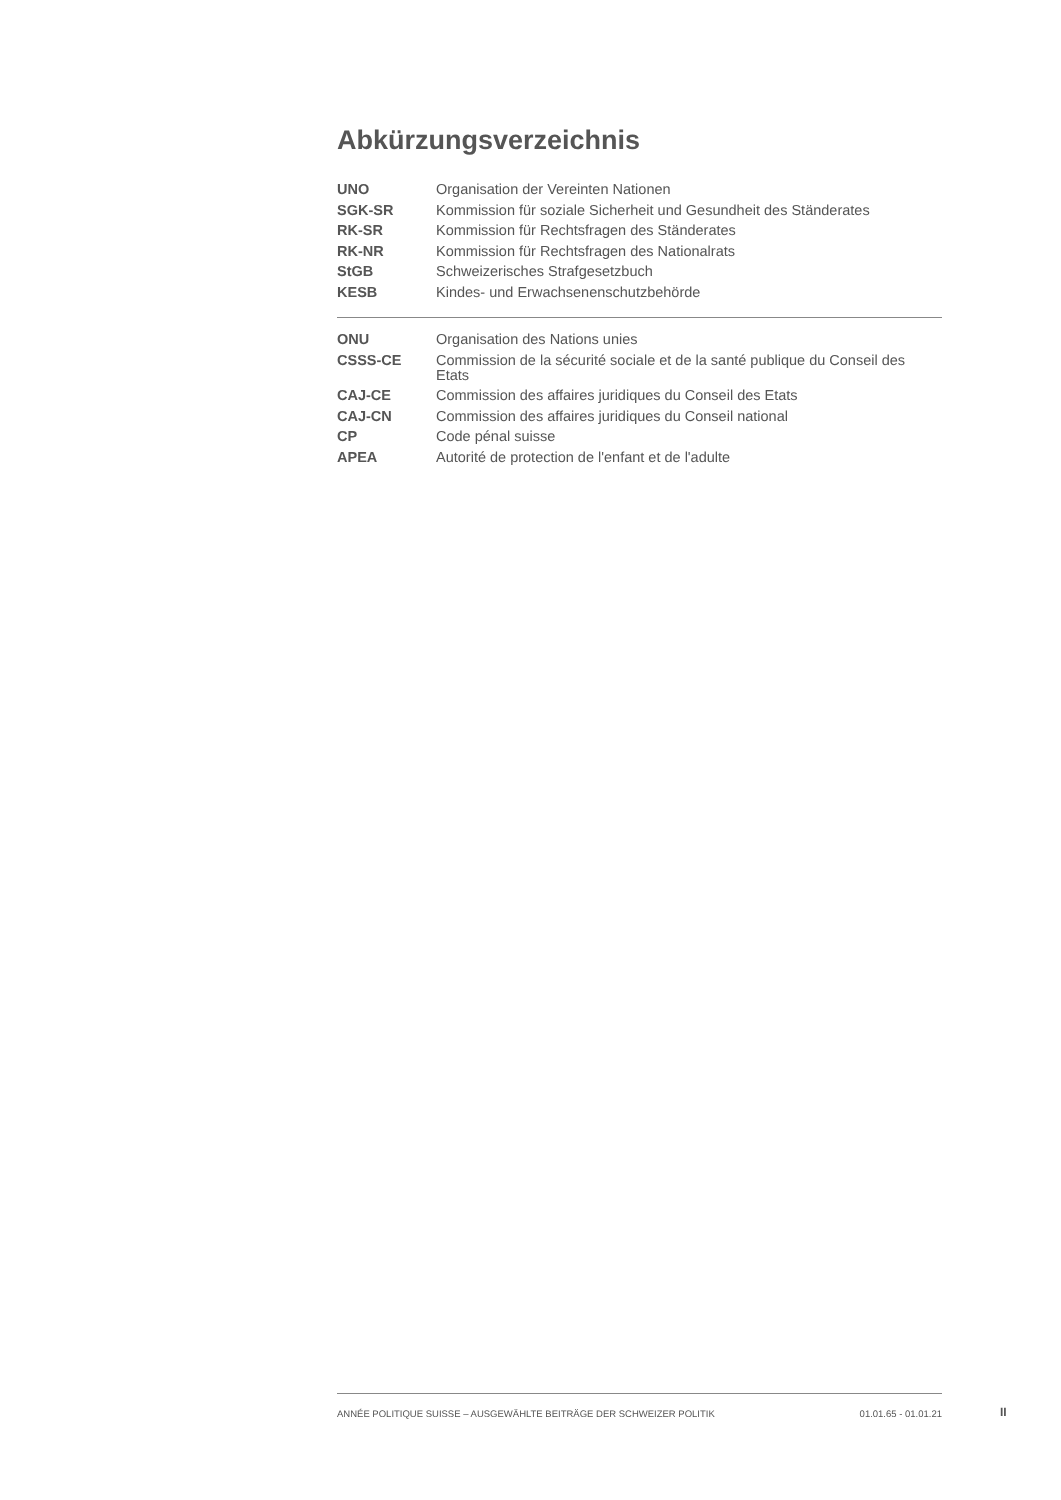Abkürzungsverzeichnis
| UNO | Organisation der Vereinten Nationen |
| SGK-SR | Kommission für soziale Sicherheit und Gesundheit des Ständerates |
| RK-SR | Kommission für Rechtsfragen des Ständerates |
| RK-NR | Kommission für Rechtsfragen des Nationalrats |
| StGB | Schweizerisches Strafgesetzbuch |
| KESB | Kindes- und Erwachsenenschutzbehörde |
| ONU | Organisation des Nations unies |
| CSSS-CE | Commission de la sécurité sociale et de la santé publique du Conseil des Etats |
| CAJ-CE | Commission des affaires juridiques du Conseil des Etats |
| CAJ-CN | Commission des affaires juridiques du Conseil national |
| CP | Code pénal suisse |
| APEA | Autorité de protection de l'enfant et de l'adulte |
ANNÉE POLITIQUE SUISSE – AUSGEWÄHLTE BEITRÄGE DER SCHWEIZER POLITIK 01.01.65 - 01.01.21
II